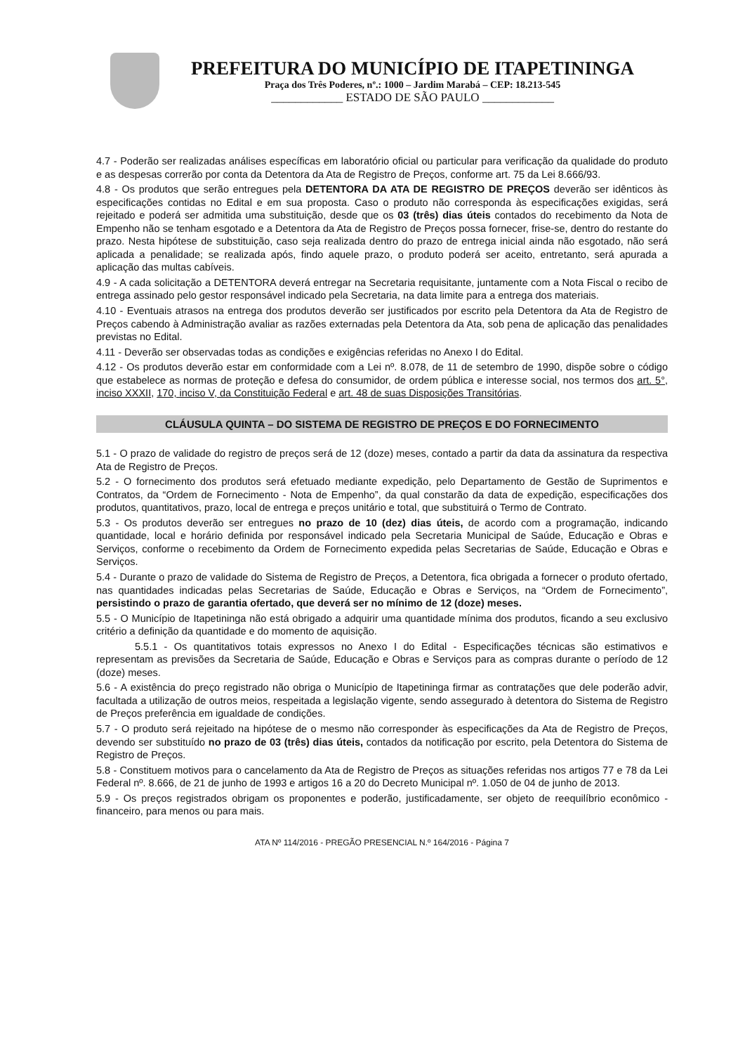PREFEITURA DO MUNICÍPIO DE ITAPETININGA
Praça dos Três Poderes, nº.: 1000 – Jardim Marabá – CEP: 18.213-545
____________ ESTADO DE SÃO PAULO ____________
4.7 - Poderão ser realizadas análises específicas em laboratório oficial ou particular para verificação da qualidade do produto e as despesas correrão por conta da Detentora da Ata de Registro de Preços, conforme art. 75 da Lei 8.666/93.
4.8 - Os produtos que serão entregues pela DETENTORA DA ATA DE REGISTRO DE PREÇOS deverão ser idênticos às especificações contidas no Edital e em sua proposta. Caso o produto não corresponda às especificações exigidas, será rejeitado e poderá ser admitida uma substituição, desde que os 03 (três) dias úteis contados do recebimento da Nota de Empenho não se tenham esgotado e a Detentora da Ata de Registro de Preços possa fornecer, frise-se, dentro do restante do prazo. Nesta hipótese de substituição, caso seja realizada dentro do prazo de entrega inicial ainda não esgotado, não será aplicada a penalidade; se realizada após, findo aquele prazo, o produto poderá ser aceito, entretanto, será apurada a aplicação das multas cabíveis.
4.9 - A cada solicitação a DETENTORA deverá entregar na Secretaria requisitante, juntamente com a Nota Fiscal o recibo de entrega assinado pelo gestor responsável indicado pela Secretaria, na data limite para a entrega dos materiais.
4.10 - Eventuais atrasos na entrega dos produtos deverão ser justificados por escrito pela Detentora da Ata de Registro de Preços cabendo à Administração avaliar as razões externadas pela Detentora da Ata, sob pena de aplicação das penalidades previstas no Edital.
4.11 - Deverão ser observadas todas as condições e exigências referidas no Anexo I do Edital.
4.12 - Os produtos deverão estar em conformidade com a Lei nº. 8.078, de 11 de setembro de 1990, dispõe sobre o código que estabelece as normas de proteção e defesa do consumidor, de ordem pública e interesse social, nos termos dos art. 5°, inciso XXXII, 170, inciso V, da Constituição Federal e art. 48 de suas Disposições Transitórias.
CLÁUSULA QUINTA – DO SISTEMA DE REGISTRO DE PREÇOS E DO FORNECIMENTO
5.1 - O prazo de validade do registro de preços será de 12 (doze) meses, contado a partir da data da assinatura da respectiva Ata de Registro de Preços.
5.2 - O fornecimento dos produtos será efetuado mediante expedição, pelo Departamento de Gestão de Suprimentos e Contratos, da “Ordem de Fornecimento - Nota de Empenho”, da qual constarão da data de expedição, especificações dos produtos, quantitativos, prazo, local de entrega e preços unitário e total, que substituirá o Termo de Contrato.
5.3 - Os produtos deverão ser entregues no prazo de 10 (dez) dias úteis, de acordo com a programação, indicando quantidade, local e horário definida por responsável indicado pela Secretaria Municipal de Saúde, Educação e Obras e Serviços, conforme o recebimento da Ordem de Fornecimento expedida pelas Secretarias de Saúde, Educação e Obras e Serviços.
5.4 - Durante o prazo de validade do Sistema de Registro de Preços, a Detentora, fica obrigada a fornecer o produto ofertado, nas quantidades indicadas pelas Secretarias de Saúde, Educação e Obras e Serviços, na “Ordem de Fornecimento”, persistindo o prazo de garantia ofertado, que deverá ser no mínimo de 12 (doze) meses.
5.5 - O Município de Itapetininga não está obrigado a adquirir uma quantidade mínima dos produtos, ficando a seu exclusivo critério a definição da quantidade e do momento de aquisição.
5.5.1 - Os quantitativos totais expressos no Anexo I do Edital - Especificações técnicas são estimativos e representam as previsões da Secretaria de Saúde, Educação e Obras e Serviços para as compras durante o período de 12 (doze) meses.
5.6 - A existência do preço registrado não obriga o Município de Itapetininga firmar as contratações que dele poderão advir, facultada a utilização de outros meios, respeitada a legislação vigente, sendo assegurado à detentora do Sistema de Registro de Preços preferência em igualdade de condições.
5.7 - O produto será rejeitado na hipótese de o mesmo não corresponder às especificações da Ata de Registro de Preços, devendo ser substituído no prazo de 03 (três) dias úteis, contados da notificação por escrito, pela Detentora do Sistema de Registro de Preços.
5.8 - Constituem motivos para o cancelamento da Ata de Registro de Preços as situações referidas nos artigos 77 e 78 da Lei Federal nº. 8.666, de 21 de junho de 1993 e artigos 16 a 20 do Decreto Municipal nº. 1.050 de 04 de junho de 2013.
5.9 - Os preços registrados obrigam os proponentes e poderão, justificadamente, ser objeto de reequilíbrio econômico - financeiro, para menos ou para mais.
ATA Nº 114/2016 - PREGÃO PRESENCIAL N.º 164/2016 - Página 7